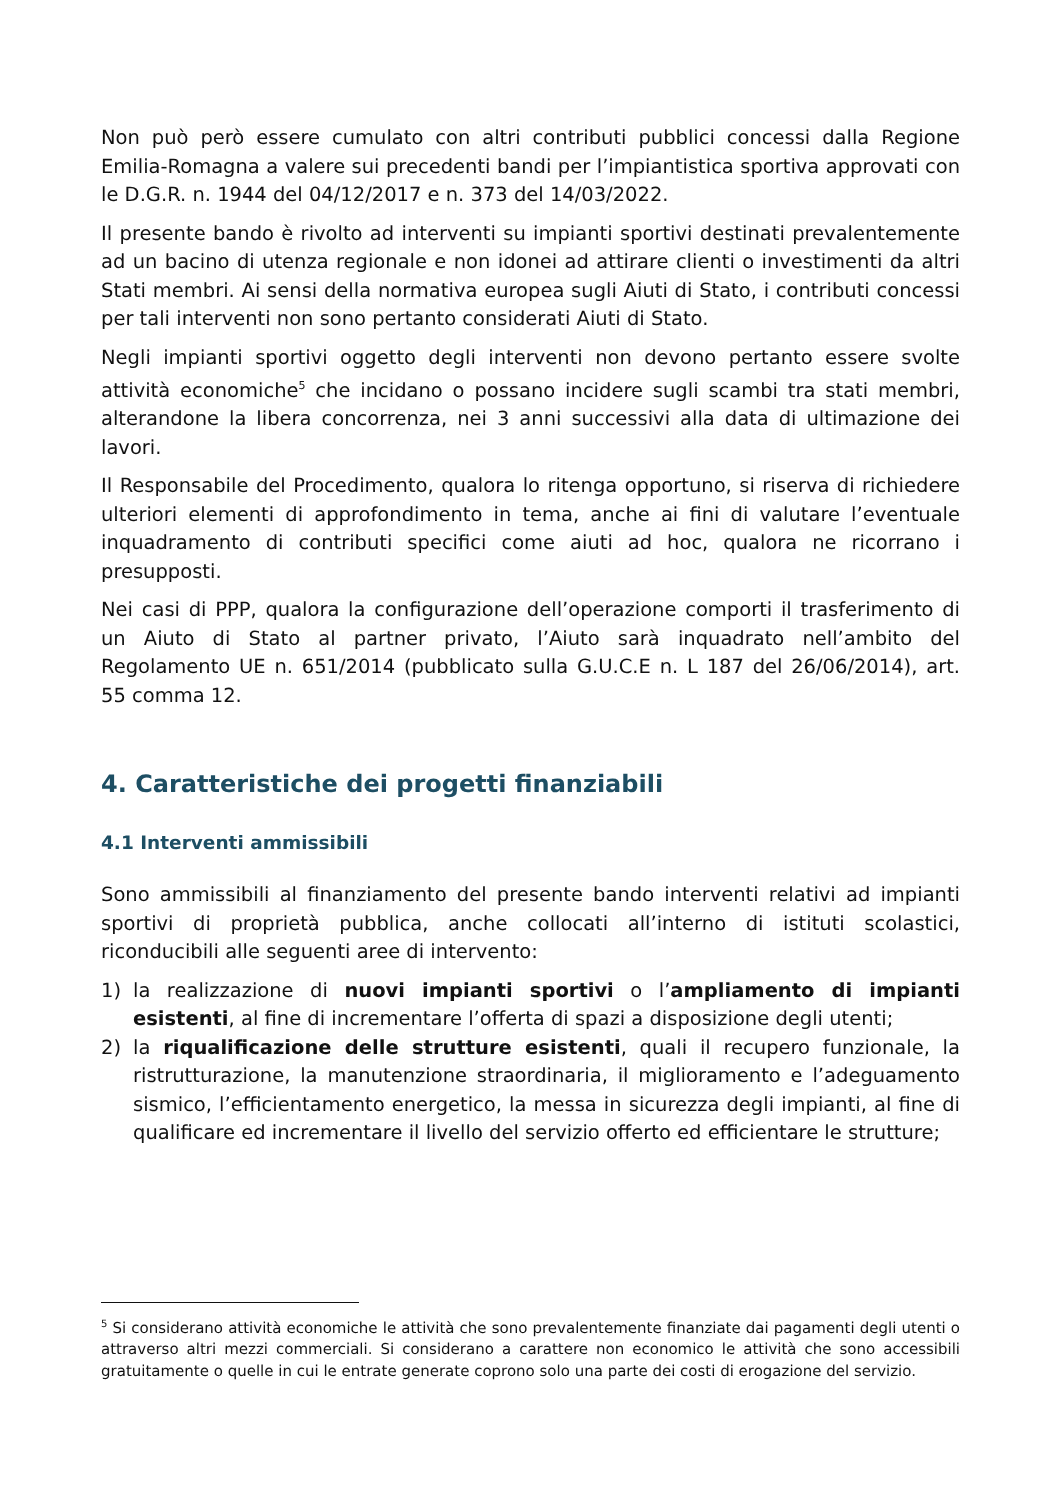Non può però essere cumulato con altri contributi pubblici concessi dalla Regione Emilia-Romagna a valere sui precedenti bandi per l’impiantistica sportiva approvati con le D.G.R. n. 1944 del 04/12/2017 e n. 373 del 14/03/2022.
Il presente bando è rivolto ad interventi su impianti sportivi destinati prevalentemente ad un bacino di utenza regionale e non idonei ad attirare clienti o investimenti da altri Stati membri. Ai sensi della normativa europea sugli Aiuti di Stato, i contributi concessi per tali interventi non sono pertanto considerati Aiuti di Stato.
Negli impianti sportivi oggetto degli interventi non devono pertanto essere svolte attività economiche<sup>5</sup> che incidano o possano incidere sugli scambi tra stati membri, alterandone la libera concorrenza, nei 3 anni successivi alla data di ultimazione dei lavori.
Il Responsabile del Procedimento, qualora lo ritenga opportuno, si riserva di richiedere ulteriori elementi di approfondimento in tema, anche ai fini di valutare l’eventuale inquadramento di contributi specifici come aiuti ad hoc, qualora ne ricorrano i presupposti.
Nei casi di PPP, qualora la configurazione dell’operazione comporti il trasferimento di un Aiuto di Stato al partner privato, l’Aiuto sarà inquadrato nell’ambito del Regolamento UE n. 651/2014 (pubblicato sulla G.U.C.E n. L 187 del 26/06/2014), art. 55 comma 12.
4. Caratteristiche dei progetti finanziabili
4.1 Interventi ammissibili
Sono ammissibili al finanziamento del presente bando interventi relativi ad impianti sportivi di proprietà pubblica, anche collocati all’interno di istituti scolastici, riconducibili alle seguenti aree di intervento:
1) la realizzazione di nuovi impianti sportivi o l’ampliamento di impianti esistenti, al fine di incrementare l’offerta di spazi a disposizione degli utenti;
2) la riqualificazione delle strutture esistenti, quali il recupero funzionale, la ristrutturazione, la manutenzione straordinaria, il miglioramento e l’adeguamento sismico, l’efficientamento energetico, la messa in sicurezza degli impianti, al fine di qualificare ed incrementare il livello del servizio offerto ed efficientare le strutture;
<sup>5</sup> Si considerano attività economiche le attività che sono prevalentemente finanziate dai pagamenti degli utenti o attraverso altri mezzi commerciali. Si considerano a carattere non economico le attività che sono accessibili gratuitamente o quelle in cui le entrate generate coprono solo una parte dei costi di erogazione del servizio.